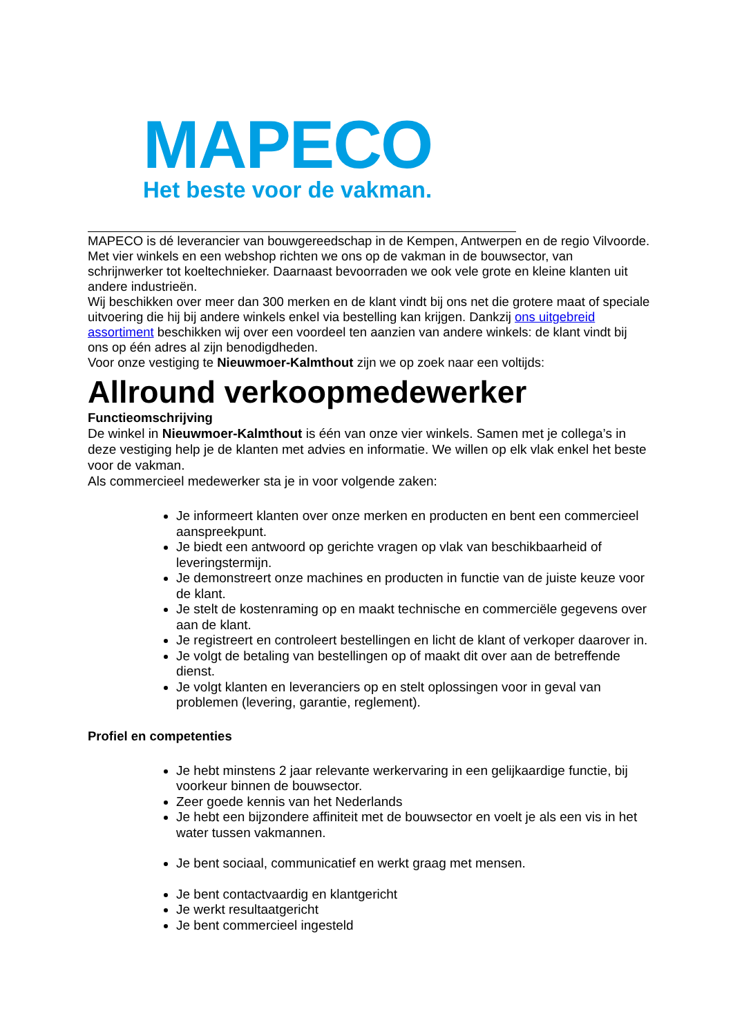MAPECO
Het beste voor de vakman.
MAPECO is dé leverancier van bouwgereedschap in de Kempen, Antwerpen en de regio Vilvoorde. Met vier winkels en een webshop richten we ons op de vakman in de bouwsector, van schrijnwerker tot koeltechnieker. Daarnaast bevoorraden we ook vele grote en kleine klanten uit andere industrieën.
Wij beschikken over meer dan 300 merken en de klant vindt bij ons net die grotere maat of speciale uitvoering die hij bij andere winkels enkel via bestelling kan krijgen. Dankzij ons uitgebreid assortiment beschikken wij over een voordeel ten aanzien van andere winkels: de klant vindt bij ons op één adres al zijn benodigdheden.
Voor onze vestiging te Nieuwmoer-Kalmthout zijn we op zoek naar een voltijds:
Allround verkoopmedewerker
Functieomschrijving
De winkel in Nieuwmoer-Kalmthout is één van onze vier winkels. Samen met je collega’s in deze vestiging help je de klanten met advies en informatie. We willen op elk vlak enkel het beste voor de vakman.
Als commercieel medewerker sta je in voor volgende zaken:
Je informeert klanten over onze merken en producten en bent een commercieel aanspreekpunt.
Je biedt een antwoord op gerichte vragen op vlak van beschikbaarheid of leveringstermijn.
Je demonstreert onze machines en producten in functie van de juiste keuze voor de klant.
Je stelt de kostenraming op en maakt technische en commerciële gegevens over aan de klant.
Je registreert en controleert bestellingen en licht de klant of verkoper daarover in.
Je volgt de betaling van bestellingen op of maakt dit over aan de betreffende dienst.
Je volgt klanten en leveranciers op en stelt oplossingen voor in geval van problemen (levering, garantie, reglement).
Profiel en competenties
Je hebt minstens 2 jaar relevante werkervaring in een gelijkaardige functie, bij voorkeur binnen de bouwsector.
Zeer goede kennis van het Nederlands
Je hebt een bijzondere affiniteit met de bouwsector en voelt je als een vis in het water tussen vakmannen.
Je bent sociaal, communicatief en werkt graag met mensen.
Je bent contactvaardig en klantgericht
Je werkt resultaatgericht
Je bent commercieel ingesteld